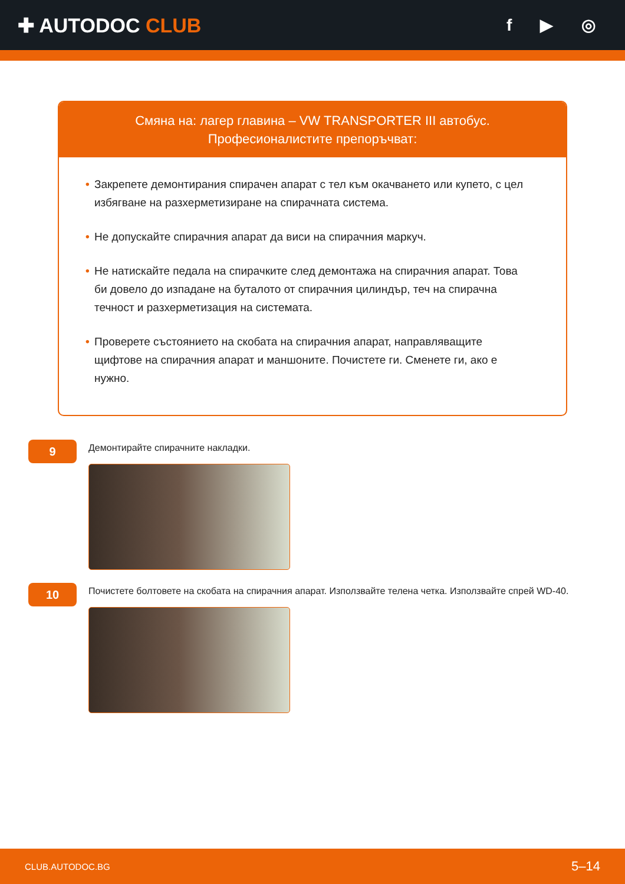✚ AUTODOC CLUB
f ▶ ◎
Смяна на: лагер главина – VW TRANSPORTER III автобус.
Професионалистите препоръчват:
• Закрепете демонтирания спирачен апарат с тел към окачването или купето, с цел избягване на разхерметизиране на спирачната система.
• Не допускайте спирачния апарат да виси на спирачния маркуч.
• Не натискайте педала на спирачките след демонтажа на спирачния апарат. Това би довело до изпадане на буталото от спирачния цилиндър, теч на спирачна течност и разхерметизация на системата.
• Проверете състоянието на скобата на спирачния апарат, направляващите щифтове на спирачния апарат и маншоните. Почистете ги. Сменете ги, ако е нужно.
9
Демонтирайте спирачните накладки.
10
Почистете болтовете на скобата на спирачния апарат. Използвайте телена четка. Използвайте спрей WD-40.
CLUB.AUTODOC.BG 5–14